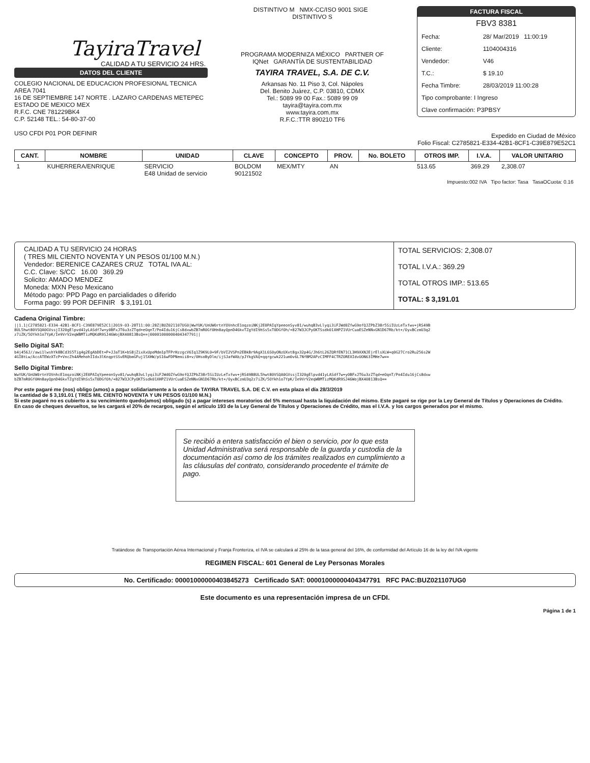TayiraTravel
CALIDAD A TU SERVICIO 24 HRS.
DATOS DEL CLIENTE
COLEGIO NACIONAL DE EDUCACION PROFESIONAL TECNICA
AREA 7041
16 DE SEPTIEMBRE 147 NORTE . LAZARO CARDENAS METEPEC
ESTADO DE MEXICO MEX
R.F.C. CNE 781229BK4
C.P. 52148 TEL.: 54-80-37-00
USO CFDI P01 POR DEFINIR
DISTINTIVO M NMX-CC/ISO 9001 SIGE DISTINTIVO S
PROGRAMA MODERNIZA MÉXICO PARTNER OF IQNet GARANTÍA DE SUSTENTABILIDAD
TAYIRA TRAVEL, S.A. DE C.V.
Arkansas No. 11 Piso 3, Col. Nápoles
Del. Benito Juárez, C.P. 03810, CDMX
Tel.: 5089 99 00 Fax.: 5089 99 09
tayira@tayira.com.mx
www.tayira.com.mx
R.F.C.:TTR 890210 TF6
FACTURA FISCAL
FBV3 8381
| Fecha: | 28/ Mar/2019 11:00:19 |
| Cliente: | 1104004316 |
| Vendedor: | V46 |
| T.C.: | $ 19.10 |
| Fecha Timbre: | 28/03/2019 11:00:28 |
| Tipo comprobante: I Ingreso | |
| Clave confirmación: P3PBSY | |
Expedido en Ciudad de México
Folio Fiscal: C2785821-E334-42B1-8CF1-C39E879E52C1
| CANT. | NOMBRE | UNIDAD | CLAVE | CONCEPTO | PROV. | No. BOLETO | OTROS IMP. | I.V.A. | VALOR UNITARIO |
| --- | --- | --- | --- | --- | --- | --- | --- | --- | --- |
| 1 | KUHERRERA/ENRIQUE | SERVICIO E48 Unidad de servicio | BOLDOM 90121502 | MEX/MTY | AN | | 513.65 | 369.29 | 2,308.07 |
| Impuesto:002 IVA Tipo factor: Tasa TasaOCuota: 0.16 | | | | | | | | | |
CALIDAD A TU SERVICIO 24 HORAS
( TRES MIL CIENTO NOVENTA Y UN PESOS 01/100 M.N.)
Vendedor: BERENICE CAZARES CRUZ TOTAL IVA AL:
C.C. Clave: S/CC 16.00 369.29
Solicito: AMADO MENDEZ
Moneda: MXN Peso Mexicano
Método pago: PPD Pago en parcialidades o diferido
Forma pago: 99 POR DEFINIR $ 3,191.01
TOTAL SERVICIOS: 2,308.07
TOTAL I.V.A.: 369.29
TOTAL OTROS IMP.: 513.65
TOTAL: $ 3,191.01
Cadena Original Timbre:
||1.1|C2785821-E334-42B1-8CF1-C39E879E52C1|2019-03-28T11:00:28Z|BUZ021107UG0|WwYUK/UnUW0rtnYOVnhcE1oqzoiNKj2E0PAIqYpeeonSyv81/wuhqB3vLlyqi3iFJWd0ZfwG9ofQJZPbZ38r5SiIUzLeTxfwv+jRS49B8UL5hwt80VSQA0GVssjI320gElpvd41yLASdf7w+y0BFxJT6u3zZTqd+eOqnT/Po4Idu16jCs8dxwbZB7mR0Gf0Hn8ayQpnD46kvTZgYdI9hSs5xT0DGfOh/+827W3JCPyOKTSsdk01XHPZ1VUrCuaESZeNNxGN1D67Rb/kt+/OyxBCzmU3q2z7iZK/5OYkh1o7YpK/Ie9VrV2eqWBMTizMQKdR9SJ46WojBX40813BsQ==|00001000000404347791||
Sello Digital SAT:
b4j456J//awi1lwshYk8BCd3S5Tig4g2EgAbDEt+P+JJaT1K+bS8jZixXxUpoMdm1pTFPrHzzgcV6Iq1Z9K9L0+9F/bVI2VSPn2EBkBr9AgX1L6S0yONzUXvt8gx32p4G/Jh6tL26ZQRfEN71CL3H9XXNJEjrElsXLW+q0G27Cro2Ru256s2W4GI8tLw/AccATEWzXTcP+VncZh4AMehohIIdx3lKnqptSSvERQbmGFuj15XHW/pS16wFDPNemii8+v/0HsoByDlm/ijSJafWAb/pJYkgVAQ+qqrgcwk221um0v6L7NfBM2APzCIMFF4CTRZOREXIdvUON63IMHe7w==
Sello Digital Timbre:
WwYUK/UnUW0rtnYOVnhcE1oqzoiNKj2E0PAIqYpeeonSyv81/wuhqB3vLlyqi3iFJWd0ZfwG9ofQJZPbZ38r5SiIUzLeTxfwv+jRS49B8UL5hwt80VSQA0GVssjI320gElpvd41yLASdf7w+y0BFxJT6u3zZTqd+eOqnT/Po4Idu16jCs8dxwbZB7mR0Gf0Hn8ayQpnD46kvTZgYdI9hSs5xT0DGfOh/+827W3JCPyOKTSsdk01XHPZ1VUrCuaESZeNNxGN1D67Rb/kt+/OyxBCzmU3q2z7iZK/5OYkh1o7YpK/Ie9VrV2eqWBMTizMQKdR9SJ46WojBX40813BsQ==
Por este pagaré me (nos) obligo (amos) a pagar solidariamente a la orden de TAYIRA TRAVEL S.A. DE C.V. en esta plaza el día 28/3/2019
la cantidad de $ 3,191.01 ( TRES MIL CIENTO NOVENTA Y UN PESOS 01/100 M.N.)
Si este pagaré no es cubierto a su vencimiento quedo(amos) obligado (s) a pagar intereses moratorios del 5% mensual hasta la liquidación del mismo. Este pagaré se rige por la Ley General de Títulos y Operaciones de Crédito.
En caso de cheques devueltos, se les cargará el 20% de recargos, según el artículo 193 de la Ley General de Títulos y Operaciones de Crédito, mas el I.V.A. y los cargos generados por el mismo.
Se recibió a entera satisfacción el bien o servicio, por lo que esta Unidad Administrativa será responsable de la guarda y custodia de la documentación así como de los trámites realizados en cumplimiento a las cláusulas del contrato, considerando procedente el trámite de pago.
Tratándose de Transportación Aérea Internacional y Franja Fronteriza, el IVA se calculará al 25% de la tasa general del 16%, de conformidad del Artículo 16 de la ley del IVA vigente
REGIMEN FISCAL: 601 General de Ley Personas Morales
No. Certificado: 00001000000403845273 Certificado SAT: 00001000000404347791 RFC PAC:BUZ021107UG0
Este documento es una representación impresa de un CFDI.
Página 1 de 1